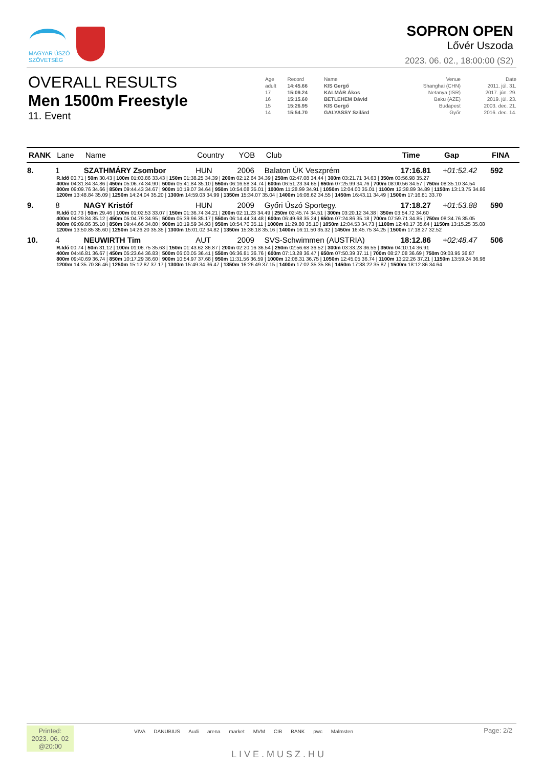MAGYAR ÚSZÓ
SZÖVETSÉG
SOPRON OPEN
Lővér Uszoda
2023. 06. 02., 18:00:00 (S2)
OVERALL RESULTS
Men 1500m Freestyle
11. Event
| Age | Record | Name | Venue | Date |
| adult | 14:45.66 | KIS Gergő | Shanghai (CHN) | 2011. júl. 31. |
| 17 | 15:09.24 | KALMÁR Ákos | Netanya (ISR) | 2017. jún. 29. |
| 16 | 15:15.60 | BETLEHEM Dávid | Baku (AZE) | 2019. júl. 23. |
| 15 | 15:26.95 | KIS Gergő | Budapest | 2003. dec. 21. |
| 14 | 15:54.70 | GALYASSY Szilárd | Győr | 2016. dec. 14. |
| RANK | Lane | Name | Country | YOB | Club | Time | Gap | FINA |
| --- | --- | --- | --- | --- | --- | --- | --- | --- |
| 8. | 1 | SZATHMÁRY Zsombor | HUN | 2006 | Balaton ÚK Veszprém | 17:16.81 | +01:52.42 | 592 |
| | R.Idő 00.71 / 50m 30.43 / 100m 01:03.86 33.43 / 150m 01:38.25 34.39 / 200m 02:12.64 34.39 / 250m 02:47.08 34.44 / 300m 03:21.71 34.63 / 350m 03:56.98 35.27 400m 04:31.84 34.86 / 450m 05:06.74 34.90 / 500m 05:41.84 35.10 / 550m 06:16.58 34.74 / 600m 06:51.23 34.65 / 650m 07:25.99 34.76 / 700m 08:00.56 34.57 / 750m 08:35.10 34.54 800m 09:09.76 34.66 / 850m 09:44.43 34.67 / 900m 10:19.07 34.64 / 950m 10:54.08 35.01 / 1000m 11:28.99 34.91 / 1050m 12:04.00 35.01 / 1100m 12:38.89 34.89 / 1150m 13:13.75 34.86 1200m 13:48.84 35.09 / 1250m 14:24.04 35.20 / 1300m 14:59.03 34.99 / 1350m 15:34.07 35.04 / 1400m 16:08.62 34.55 / 1450m 16:43.11 34.49 / 1500m 17:16.81 33.70 | | | | | | | |
| 9. | 8 | NAGY Kristóf | HUN | 2009 | Győri Úszó Sportegy. | 17:18.27 | +01:53.88 | 590 |
| | R.Idő 00.73 / 50m 29.46 / 100m 01:02.53 33.07 / 150m 01:36.74 34.21 / 200m 02:11.23 34.49 / 250m 02:45.74 34.51 / 300m 03:20.12 34.38 / 350m 03:54.72 34.60 400m 04:29.84 35.12 / 450m 05:04.79 34.95 / 500m 05:39.96 35.17 / 550m 06:14.44 34.48 / 600m 06:49.68 35.24 / 650m 07:24.86 35.18 / 700m 07:59.71 34.85 / 750m 08:34.76 35.05 800m 09:09.86 35.10 / 850m 09:44.66 34.80 / 900m 10:19.59 34.93 / 950m 10:54.70 35.11 / 1000m 11:29.80 35.10 / 1050m 12:04.53 34.73 / 1100m 12:40.17 35.64 / 1150m 13:15.25 35.08 1200m 13:50.85 35.60 / 1250m 14:26.20 35.35 / 1300m 15:01.02 34.82 / 1350m 15:36.18 35.16 / 1400m 16:11.50 35.32 / 1450m 16:45.75 34.25 / 1500m 17:18.27 32.52 | | | | | | | |
| 10. | 4 | NEUWIRTH Tim | AUT | 2009 | SVS-Schwimmen (AUSTRIA) | 18:12.86 | +02:48.47 | 506 |
| | R.Idő 00.74 / 50m 31.12 / 100m 01:06.75 35.63 / 150m 01:43.62 36.87 / 200m 02:20.16 36.54 / 250m 02:56.68 36.52 / 300m 03:33.23 36.55 / 350m 04:10.14 36.91 400m 04:46.81 36.67 / 450m 05:23.64 36.83 / 500m 06:00.05 36.41 / 550m 06:36.81 36.76 / 600m 07:13.28 36.47 / 650m 07:50.39 37.11 / 700m 08:27.08 36.69 / 750m 09:03.95 36.87 800m 09:40.69 36.74 / 850m 10:17.29 36.60 / 900m 10:54.97 37.68 / 950m 11:31.56 36.59 / 1000m 12:08.31 36.75 / 1050m 12:45.05 36.74 / 1100m 13:22.26 37.21 / 1150m 13:59.24 36.98 1200m 14:35.70 36.46 / 1250m 15:12.87 37.17 / 1300m 15:49.34 36.47 / 1350m 16:26.49 37.15 / 1400m 17:02.35 35.86 / 1450m 17:38.22 35.87 / 1500m 18:12.86 34.64 | | | | | | | |
Printed:
2023. 06. 02
@20:00
VIVA DANUBIUS Audi arena market MVM CIB BANK pwc Malmsten
LIVE.MUSZ.HU
Page: 2/2